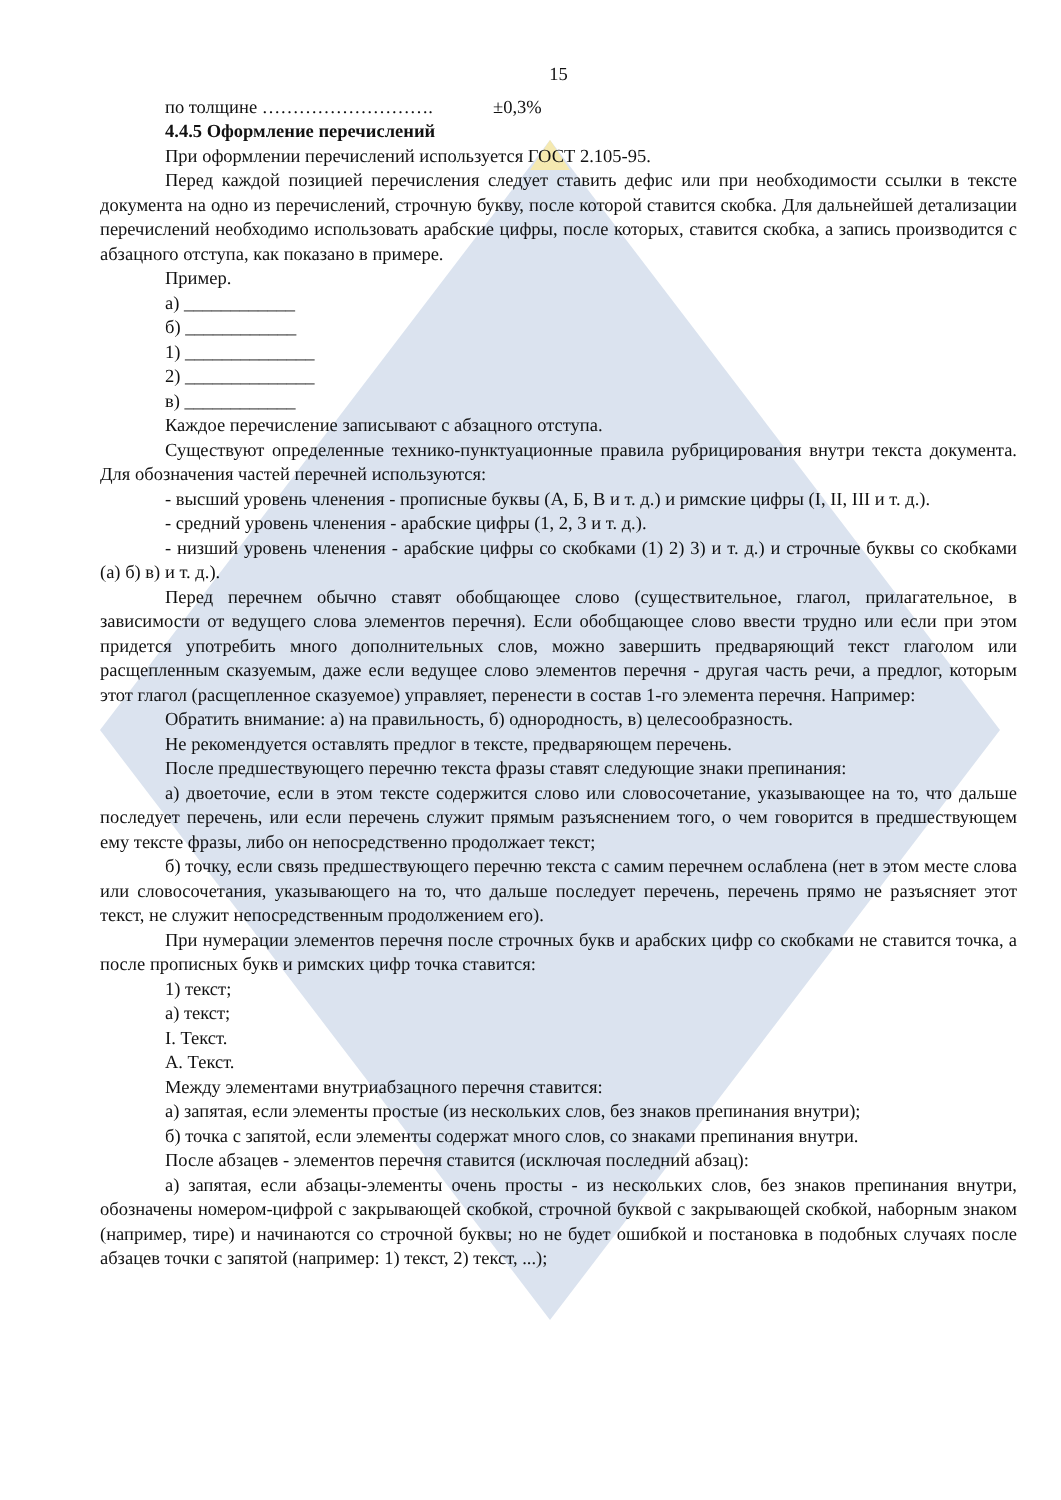15
по толщине ………………………. ±0,3%
4.4.5 Оформление перечислений
При оформлении перечислений используется ГОСТ 2.105-95.
Перед каждой позицией перечисления следует ставить дефис или при необходимости ссылки в тексте документа на одно из перечислений, строчную букву, после которой ставится скобка. Для дальнейшей детализации перечислений необходимо использовать арабские цифры, после которых, ставится скобка, а запись производится с абзацного отступа, как показано в примере.
Пример.
а) ____________
б) ____________
1) ______________
2) ______________
в) ____________
Каждое перечисление записывают с абзацного отступа.
Существуют определенные технико-пунктуационные правила рубрицирования внутри текста документа. Для обозначения частей перечней используются:
- высший уровень членения - прописные буквы (А, Б, В и т. д.) и римские цифры (I, II, III и т. д.).
- средний уровень членения - арабские цифры (1, 2, 3 и т. д.).
- низший уровень членения - арабские цифры со скобками (1) 2) 3) и т. д.) и строчные буквы со скобками (а) б) в) и т. д.).
Перед перечнем обычно ставят обобщающее слово (существительное, глагол, прилагательное, в зависимости от ведущего слова элементов перечня). Если обобщающее слово ввести трудно или если при этом придется употребить много дополнительных слов, можно завершить предваряющий текст глаголом или расщепленным сказуемым, даже если ведущее слово элементов перечня - другая часть речи, а предлог, которым этот глагол (расщепленное сказуемое) управляет, перенести в состав 1-го элемента перечня. Например:
Обратить внимание: а) на правильность, б) однородность, в) целесообразность.
Не рекомендуется оставлять предлог в тексте, предваряющем перечень.
После предшествующего перечню текста фразы ставят следующие знаки препинания:
а) двоеточие, если в этом тексте содержится слово или словосочетание, указывающее на то, что дальше последует перечень, или если перечень служит прямым разъяснением того, о чем говорится в предшествующем ему тексте фразы, либо он непосредственно продолжает текст;
б) точку, если связь предшествующего перечню текста с самим перечнем ослаблена (нет в этом месте слова или словосочетания, указывающего на то, что дальше последует перечень, перечень прямо не разъясняет этот текст, не служит непосредственным продолжением его).
При нумерации элементов перечня после строчных букв и арабских цифр со скобками не ставится точка, а после прописных букв и римских цифр точка ставится:
1) текст;
а) текст;
I. Текст.
А. Текст.
Между элементами внутриабзацного перечня ставится:
а) запятая, если элементы простые (из нескольких слов, без знаков препинания внутри);
б) точка с запятой, если элементы содержат много слов, со знаками препинания внутри.
После абзацев - элементов перечня ставится (исключая последний абзац):
а) запятая, если абзацы-элементы очень просты - из нескольких слов, без знаков препинания внутри, обозначены номером-цифрой с закрывающей скобкой, строчной буквой с закрывающей скобкой, наборным знаком (например, тире) и начинаются со строчной буквы; но не будет ошибкой и постановка в подобных случаях после абзацев точки с запятой (например: 1) текст, 2) текст, ...);